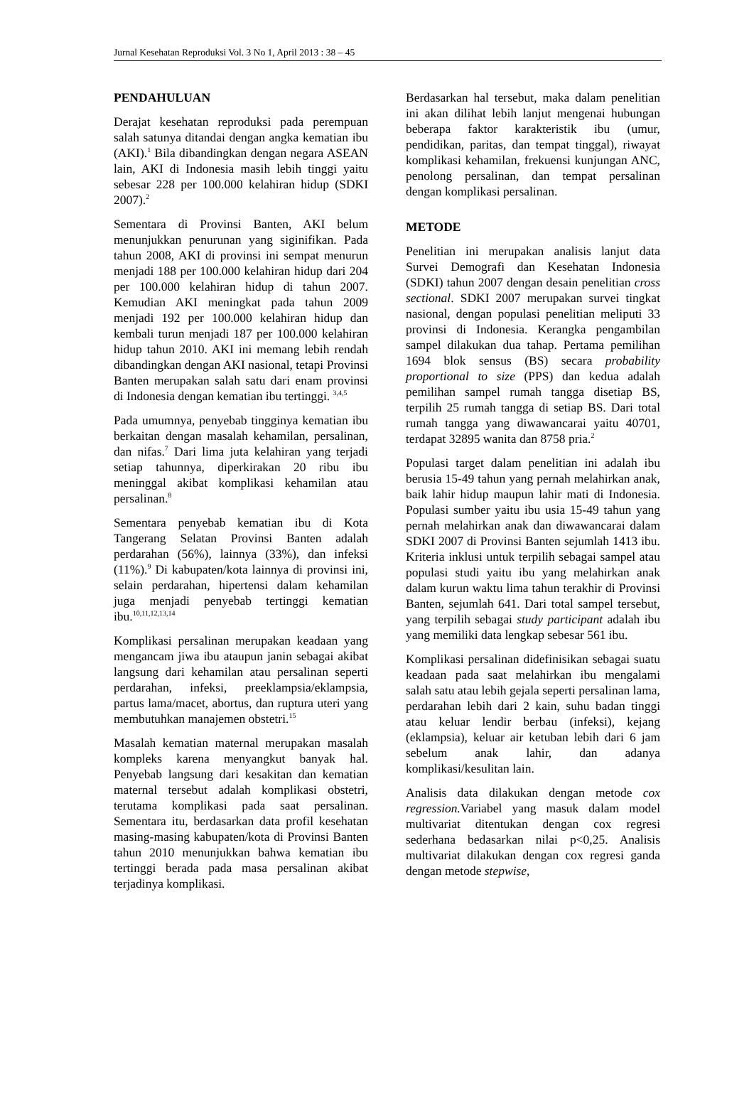Jurnal Kesehatan Reproduksi Vol. 3 No 1, April 2013 : 38 – 45
PENDAHULUAN
Derajat kesehatan reproduksi pada perempuan salah satunya ditandai dengan angka kematian ibu (AKI).<sup>1</sup> Bila dibandingkan dengan negara ASEAN lain, AKI di Indonesia masih lebih tinggi yaitu sebesar 228 per 100.000 kelahiran hidup (SDKI 2007).<sup>2</sup>
Sementara di Provinsi Banten, AKI belum menunjukkan penurunan yang siginifikan. Pada tahun 2008, AKI di provinsi ini sempat menurun menjadi 188 per 100.000 kelahiran hidup dari 204 per 100.000 kelahiran hidup di tahun 2007. Kemudian AKI meningkat pada tahun 2009 menjadi 192 per 100.000 kelahiran hidup dan kembali turun menjadi 187 per 100.000 kelahiran hidup tahun 2010. AKI ini memang lebih rendah dibandingkan dengan AKI nasional, tetapi Provinsi Banten merupakan salah satu dari enam provinsi di Indonesia dengan kematian ibu tertinggi. <sup>3,4,5</sup>
Pada umumnya, penyebab tingginya kematian ibu berkaitan dengan masalah kehamilan, persalinan, dan nifas.<sup>7</sup> Dari lima juta kelahiran yang terjadi setiap tahunnya, diperkirakan 20 ribu ibu meninggal akibat komplikasi kehamilan atau persalinan.<sup>8</sup>
Sementara penyebab kematian ibu di Kota Tangerang Selatan Provinsi Banten adalah perdarahan (56%), lainnya (33%), dan infeksi (11%).<sup>9</sup> Di kabupaten/kota lainnya di provinsi ini, selain perdarahan, hipertensi dalam kehamilan juga menjadi penyebab tertinggi kematian ibu.<sup>10,11,12,13,14</sup>
Komplikasi persalinan merupakan keadaan yang mengancam jiwa ibu ataupun janin sebagai akibat langsung dari kehamilan atau persalinan seperti perdarahan, infeksi, preeklampsia/eklampsia, partus lama/macet, abortus, dan ruptura uteri yang membutuhkan manajemen obstetri.<sup>15</sup>
Masalah kematian maternal merupakan masalah kompleks karena menyangkut banyak hal. Penyebab langsung dari kesakitan dan kematian maternal tersebut adalah komplikasi obstetri, terutama komplikasi pada saat persalinan. Sementara itu, berdasarkan data profil kesehatan masing-masing kabupaten/kota di Provinsi Banten tahun 2010 menunjukkan bahwa kematian ibu tertinggi berada pada masa persalinan akibat terjadinya komplikasi.
Berdasarkan hal tersebut, maka dalam penelitian ini akan dilihat lebih lanjut mengenai hubungan beberapa faktor karakteristik ibu (umur, pendidikan, paritas, dan tempat tinggal), riwayat komplikasi kehamilan, frekuensi kunjungan ANC, penolong persalinan, dan tempat persalinan dengan komplikasi persalinan.
METODE
Penelitian ini merupakan analisis lanjut data Survei Demografi dan Kesehatan Indonesia (SDKI) tahun 2007 dengan desain penelitian cross sectional. SDKI 2007 merupakan survei tingkat nasional, dengan populasi penelitian meliputi 33 provinsi di Indonesia. Kerangka pengambilan sampel dilakukan dua tahap. Pertama pemilihan 1694 blok sensus (BS) secara probability proportional to size (PPS) dan kedua adalah pemilihan sampel rumah tangga disetiap BS, terpilih 25 rumah tangga di setiap BS. Dari total rumah tangga yang diwawancarai yaitu 40701, terdapat 32895 wanita dan 8758 pria.<sup>2</sup>
Populasi target dalam penelitian ini adalah ibu berusia 15-49 tahun yang pernah melahirkan anak, baik lahir hidup maupun lahir mati di Indonesia. Populasi sumber yaitu ibu usia 15-49 tahun yang pernah melahirkan anak dan diwawancarai dalam SDKI 2007 di Provinsi Banten sejumlah 1413 ibu. Kriteria inklusi untuk terpilih sebagai sampel atau populasi studi yaitu ibu yang melahirkan anak dalam kurun waktu lima tahun terakhir di Provinsi Banten, sejumlah 641. Dari total sampel tersebut, yang terpilih sebagai study participant adalah ibu yang memiliki data lengkap sebesar 561 ibu.
Komplikasi persalinan didefinisikan sebagai suatu keadaan pada saat melahirkan ibu mengalami salah satu atau lebih gejala seperti persalinan lama, perdarahan lebih dari 2 kain, suhu badan tinggi atau keluar lendir berbau (infeksi), kejang (eklampsia), keluar air ketuban lebih dari 6 jam sebelum anak lahir, dan adanya komplikasi/kesulitan lain.
Analisis data dilakukan dengan metode cox regression. Variabel yang masuk dalam model multivariat ditentukan dengan cox regresi sederhana bedasarkan nilai p<0,25. Analisis multivariat dilakukan dengan cox regresi ganda dengan metode stepwise,